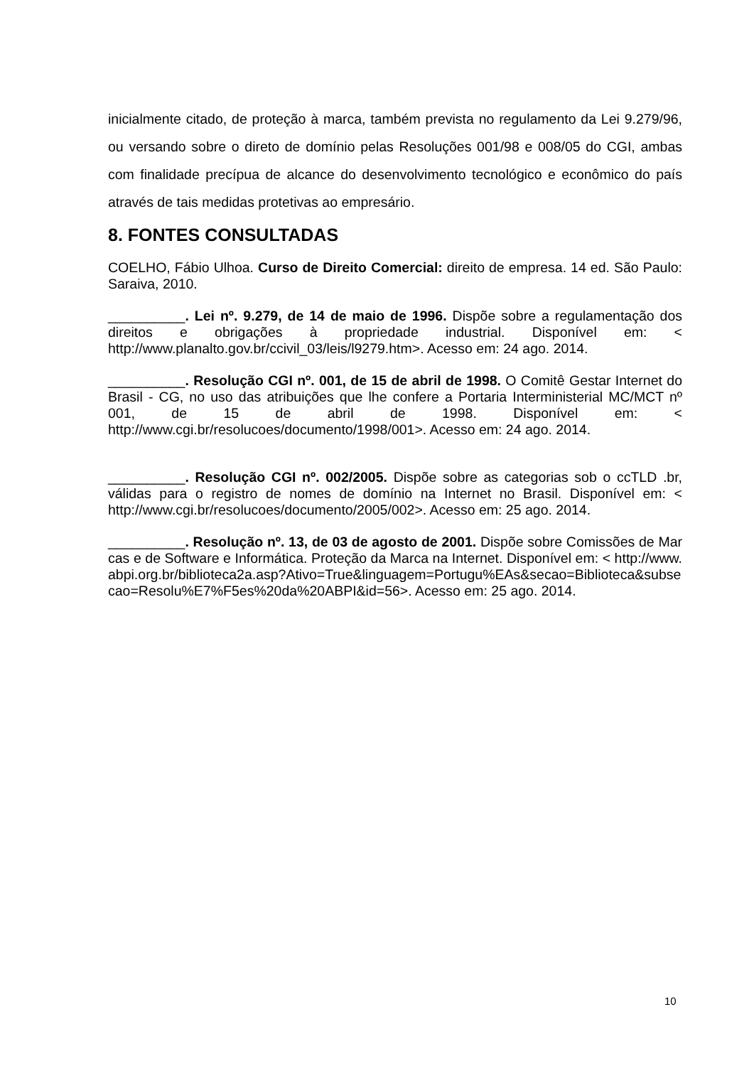inicialmente citado, de proteção à marca, também prevista no regulamento da Lei 9.279/96, ou versando sobre o direto de domínio pelas Resoluções 001/98 e 008/05 do CGI, ambas com finalidade precípua de alcance do desenvolvimento tecnológico e econômico do país através de tais medidas protetivas ao empresário.
8. FONTES CONSULTADAS
COELHO, Fábio Ulhoa. Curso de Direito Comercial: direito de empresa. 14 ed. São Paulo: Saraiva, 2010.
__________. Lei nº. 9.279, de 14 de maio de 1996. Dispõe sobre a regulamentação dos direitos e obrigações à propriedade industrial. Disponível em: < http://www.planalto.gov.br/ccivil_03/leis/l9279.htm>. Acesso em: 24 ago. 2014.
__________. Resolução CGI nº. 001, de 15 de abril de 1998. O Comitê Gestar Internet do Brasil - CG, no uso das atribuições que lhe confere a Portaria Interministerial MC/MCT nº 001, de 15 de abril de 1998. Disponível em: < http://www.cgi.br/resolucoes/documento/1998/001>. Acesso em: 24 ago. 2014.
__________. Resolução CGI nº. 002/2005. Dispõe sobre as categorias sob o ccTLD .br, válidas para o registro de nomes de domínio na Internet no Brasil. Disponível em: < http://www.cgi.br/resolucoes/documento/2005/002>. Acesso em: 25 ago. 2014.
__________. Resolução nº. 13, de 03 de agosto de 2001. Dispõe sobre Comissões de Marcas e de Software e Informática. Proteção da Marca na Internet. Disponível em: < http://www.abpi.org.br/biblioteca2a.asp?Ativo=True&linguagem=Portugu%EAs&secao=Biblioteca&subsecao=Resolu%E7%F5es%20da%20ABPI&id=56>. Acesso em: 25 ago. 2014.
10